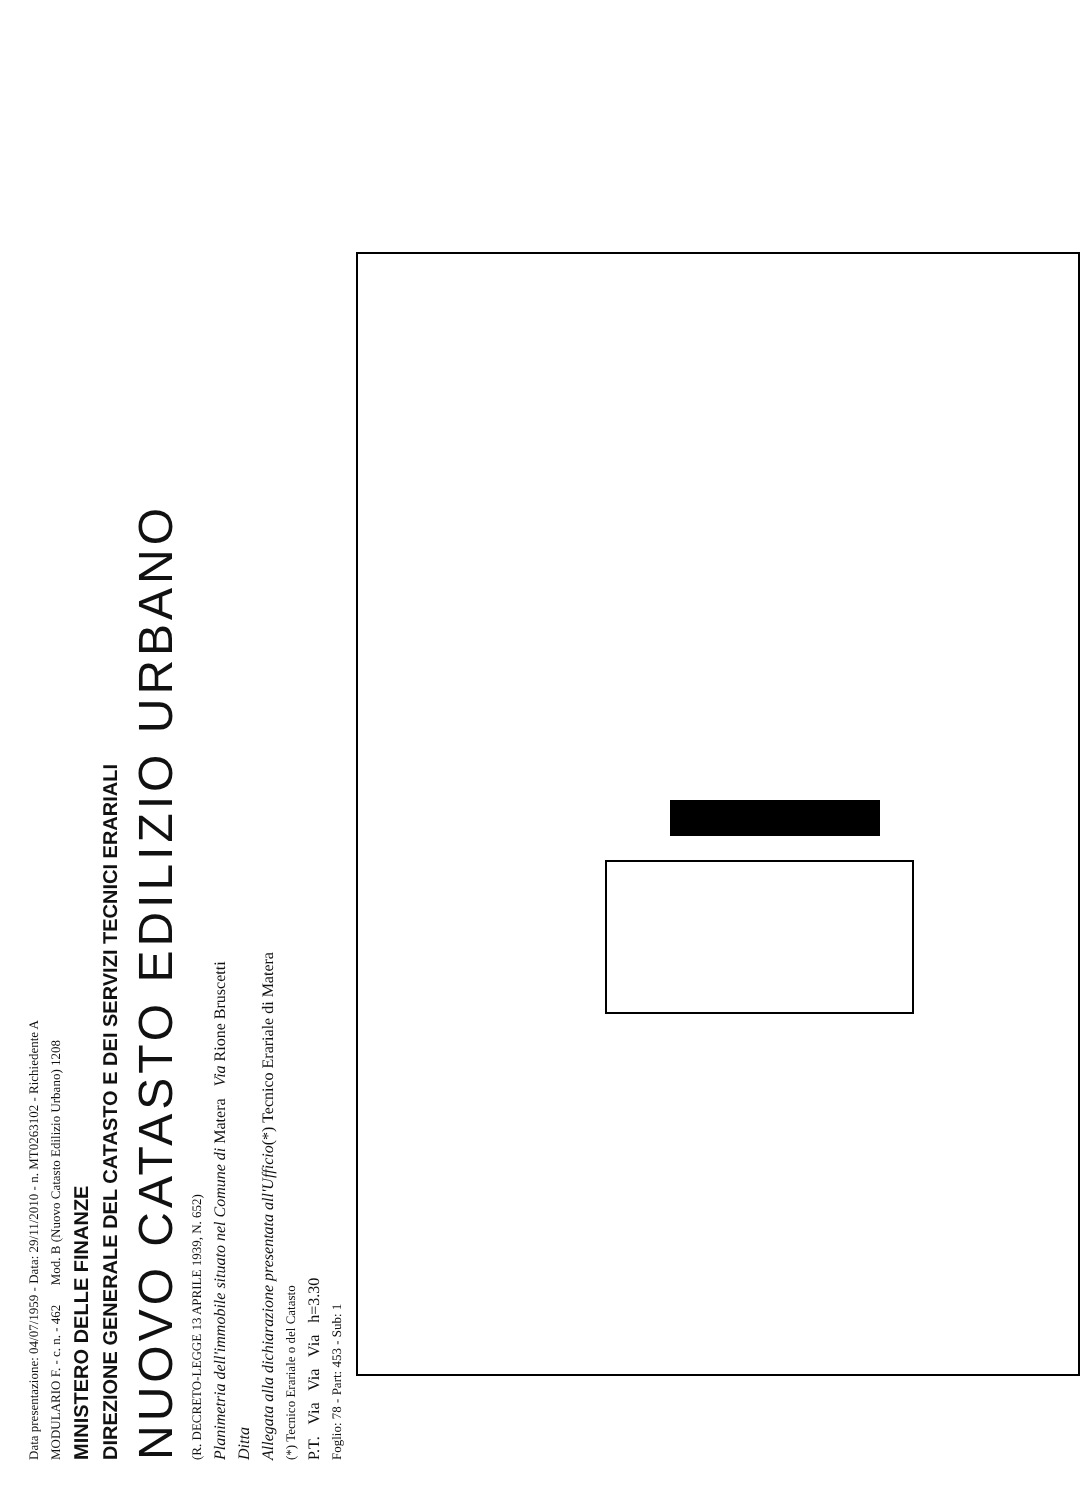Data presentazione: 04/07/1959 - Data: 29/11/2010 - n. MT0263102 - Richiedente A
MODULARIO F. - c. n. - 462 Mod. B (Nuovo Catasto Edilizio Urbano) 1208
MINISTERO DELLE FINANZE
DIREZIONE GENERALE DEL CATASTO E DEI SERVIZI TECNICI ERARIALI
NUOVO CATASTO EDILIZIO URBANO
(R. DECRETO-LEGGE 13 APRILE 1939, N. 652)
Planimetria dell'immobile situato nel Comune di Matera Via Rione Bruscetti
Ditta
Allegata alla dichiarazione presentata all'Ufficio(*) Tecnico Erariale di Matera
(*) Tecnico Erariale o del Catasto
P.T. Via Via Via h=3.30
Foglio: 78 - Part: 453 - Sub: 1